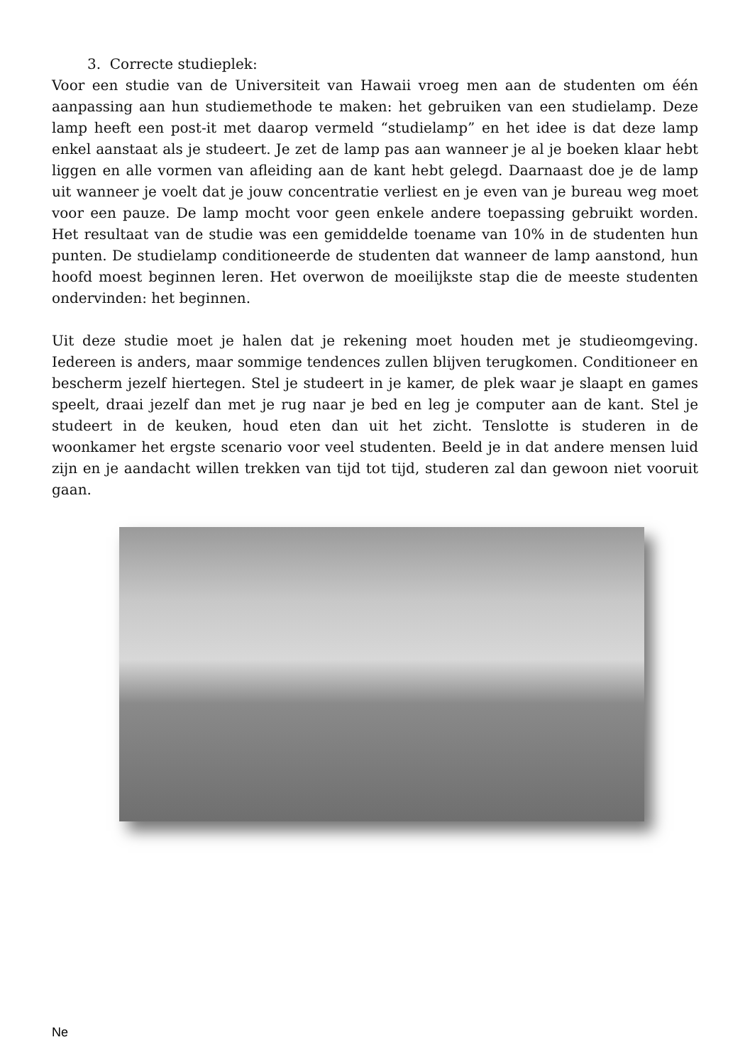3. Correcte studieplek:
Voor een studie van de Universiteit van Hawaii vroeg men aan de studenten om één aanpassing aan hun studiemethode te maken: het gebruiken van een studielamp. Deze lamp heeft een post-it met daarop vermeld “studielamp” en het idee is dat deze lamp enkel aanstaat als je studeert. Je zet de lamp pas aan wanneer je al je boeken klaar hebt liggen en alle vormen van afleiding aan de kant hebt gelegd. Daarnaast doe je de lamp uit wanneer je voelt dat je jouw concentratie verliest en je even van je bureau weg moet voor een pauze. De lamp mocht voor geen enkele andere toepassing gebruikt worden. Het resultaat van de studie was een gemiddelde toename van 10% in de studenten hun punten. De studielamp conditioneerde de studenten dat wanneer de lamp aanstond, hun hoofd moest beginnen leren. Het overwon de moeilijkste stap die de meeste studenten ondervinden: het beginnen.
Uit deze studie moet je halen dat je rekening moet houden met je studieomgeving. Iedereen is anders, maar sommige tendences zullen blijven terugkomen. Conditioneer en bescherm jezelf hiertegen. Stel je studeert in je kamer, de plek waar je slaapt en games speelt, draai jezelf dan met je rug naar je bed en leg je computer aan de kant. Stel je studeert in de keuken, houd eten dan uit het zicht. Tenslotte is studeren in de woonkamer het ergste scenario voor veel studenten. Beeld je in dat andere mensen luid zijn en je aandacht willen trekken van tijd tot tijd, studeren zal dan gewoon niet vooruit gaan.
Ne